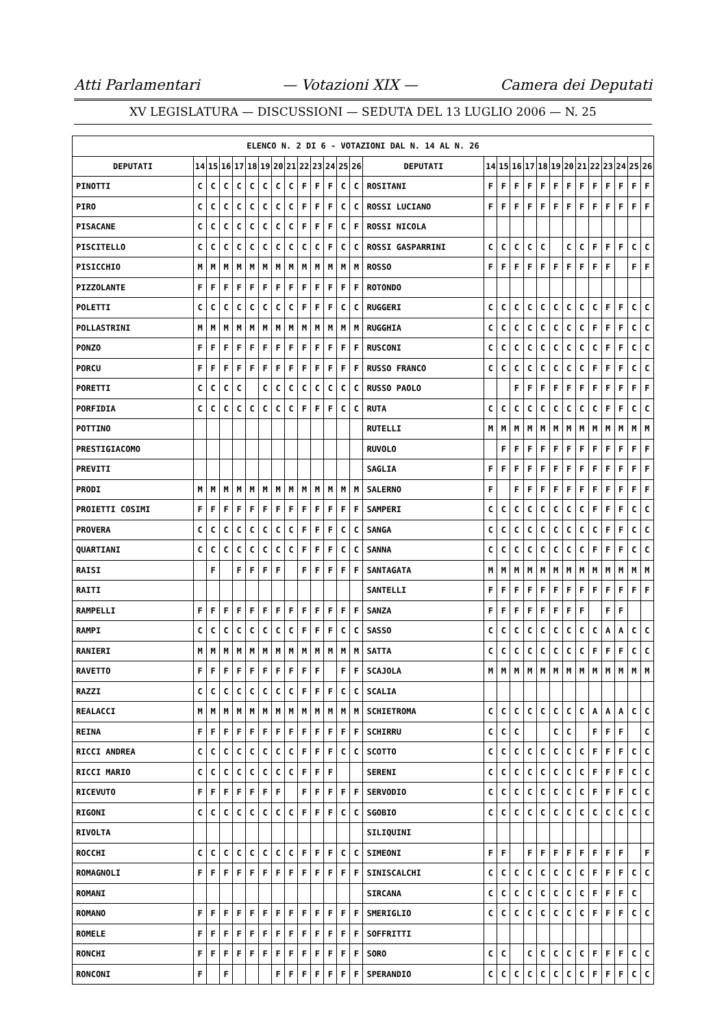Atti Parlamentari — Votazioni XIX — Camera dei Deputati
XV LEGISLATURA — DISCUSSIONI — SEDUTA DEL 13 LUGLIO 2006 — N. 25
| ELENCO N. 2 DI 6 - VOTAZIONI DAL N. 14 AL N. 26 | | | | | | | | | | | | | | | | | | | | | | | | | | | |
| --- | --- | --- | --- | --- | --- | --- | --- | --- | --- | --- | --- | --- | --- | --- | --- | --- | --- | --- | --- | --- | --- | --- | --- | --- | --- | --- | --- |
| DEPUTATI | 14 | 15 | 16 | 17 | 18 | 19 | 20 | 21 | 22 | 23 | 24 | 25 | 26 | DEPUTATI | 14 | 15 | 16 | 17 | 18 | 19 | 20 | 21 | 22 | 23 | 24 | 25 | 26 |
| PINOTTI | C | C | C | C | C | C | C | C | F | F | F | C | C | ROSITANI | F | F | F | F | F | F | F | F | F | F | F | F | F |
| PIRO | C | C | C | C | C | C | C | C | F | F | F | C | C | ROSSI LUCIANO | F | F | F | F | F | F | F | F | F | F | F | F | F |
| PISACANE | C | C | C | C | C | C | C | C | F | F | F | C | F | ROSSI NICOLA | | | | | | | | | | | | | |
| PISCITELLO | C | C | C | C | C | C | C | C | C | C | F | C | C | ROSSI GASPARRINI | C | C | C | C | C | | C | C | F | F | F | C | C |
| PISICCHIO | M | M | M | M | M | M | M | M | M | M | M | M | M | ROSSO | F | F | F | F | F | F | F | F | F | F | | F | F |
| PIZZOLANTE | F | F | F | F | F | F | F | F | F | F | F | F | F | ROTONDO | | | | | | | | | | | | | |
| POLETTI | C | C | C | C | C | C | C | C | F | F | F | C | C | RUGGERI | C | C | C | C | C | C | C | C | C | F | F | C | C |
| POLLASTRINI | M | M | M | M | M | M | M | M | M | M | M | M | M | RUGGHIA | C | C | C | C | C | C | C | C | F | F | F | C | C |
| PONZO | F | F | F | F | F | F | F | F | F | F | F | F | F | RUSCONI | C | C | C | C | C | C | C | C | C | F | F | C | C |
| PORCU | F | F | F | F | F | F | F | F | F | F | F | F | F | RUSSO FRANCO | C | C | C | C | C | C | C | C | F | F | F | C | C |
| PORETTI | C | C | C | C | | C | C | C | C | C | C | C | C | RUSSO PAOLO | | | F | F | F | F | F | F | F | F | F | F | F |
| PORFIDIA | C | C | C | C | C | C | C | C | F | F | F | C | C | RUTA | C | C | C | C | C | C | C | C | C | F | F | C | C |
| POTTINO | | | | | | | | | | | | | | RUTELLI | M | M | M | M | M | M | M | M | M | M | M | M | M |
| PRESTIGIACOMO | | | | | | | | | | | | | | RUVOLO | | F | F | F | F | F | F | F | F | F | F | F | F |
| PREVITI | | | | | | | | | | | | | | SAGLIA | F | F | F | F | F | F | F | F | F | F | F | F | F |
| PRODI | M | M | M | M | M | M | M | M | M | M | M | M | M | SALERNO | F | | F | F | F | F | F | F | F | F | F | F | F |
| PROIETTI COSIMI | F | F | F | F | F | F | F | F | F | F | F | F | F | SAMPERI | C | C | C | C | C | C | C | C | F | F | F | C | C |
| PROVERA | C | C | C | C | C | C | C | C | F | F | F | C | C | SANGA | C | C | C | C | C | C | C | C | C | F | F | C | C |
| QUARTIANI | C | C | C | C | C | C | C | C | F | F | F | C | C | SANNA | C | C | C | C | C | C | C | C | F | F | F | C | C |
| RAISI | | F | | F | F | F | F | | F | F | F | F | F | SANTAGATA | M | M | M | M | M | M | M | M | M | M | M | M | M |
| RAITI | | | | | | | | | | | | | | SANTELLI | F | F | F | F | F | F | F | F | F | F | F | F | F |
| RAMPELLI | F | F | F | F | F | F | F | F | F | F | F | F | F | SANZA | F | F | F | F | F | F | F | F | | F | F | | |
| RAMPI | C | C | C | C | C | C | C | C | F | F | F | C | C | SASSO | C | C | C | C | C | C | C | C | C | A | A | C | C |
| RANIERI | M | M | M | M | M | M | M | M | M | M | M | M | M | SATTA | C | C | C | C | C | C | C | C | F | F | F | C | C |
| RAVETTO | F | F | F | F | F | F | F | F | F | F | | F | F | SCAJOLA | M | M | M | M | M | M | M | M | M | M | M | M | M |
| RAZZI | C | C | C | C | C | C | C | C | F | F | F | C | C | SCALIA | | | | | | | | | | | | | |
| REALACCI | M | M | M | M | M | M | M | M | M | M | M | M | M | SCHIETROMA | C | C | C | C | C | C | C | C | A | A | A | C | C |
| REINA | F | F | F | F | F | F | F | F | F | F | F | F | F | SCHIRRU | C | C | C | | | C | C | | F | F | F | | C |
| RICCI ANDREA | C | C | C | C | C | C | C | C | F | F | F | C | C | SCOTTO | C | C | C | C | C | C | C | C | F | F | F | C | C |
| RICCI MARIO | C | C | C | C | C | C | C | C | F | F | F | | | SERENI | C | C | C | C | C | C | C | C | F | F | F | C | C |
| RICEVUTO | F | F | F | F | F | F | F | | F | F | F | F | F | SERVODIO | C | C | C | C | C | C | C | C | F | F | F | C | C |
| RIGONI | C | C | C | C | C | C | C | C | F | F | F | C | C | SGOBIO | C | C | C | C | C | C | C | C | C | C | C | C | C |
| RIVOLTA | | | | | | | | | | | | | | SILIQUINI | | | | | | | | | | | | | |
| ROCCHI | C | C | C | C | C | C | C | C | F | F | F | C | C | SIMEONI | F | F | | F | F | F | F | F | F | F | F | | F |
| ROMAGNOLI | F | F | F | F | F | F | F | F | F | F | F | F | F | SINISCALCHI | C | C | C | C | C | C | C | C | F | F | F | C | C |
| ROMANI | | | | | | | | | | | | | | SIRCANA | C | C | C | C | C | C | C | C | F | F | F | C | |
| ROMANO | F | F | F | F | F | F | F | F | F | F | F | F | F | SMERIGLIO | C | C | C | C | C | C | C | C | F | F | F | C | C |
| ROMELE | F | F | F | F | F | F | F | F | F | F | F | F | F | SOFFRITTI | | | | | | | | | | | | | |
| RONCHI | F | F | F | F | F | F | F | F | F | F | F | F | F | SORO | C | C | | C | C | C | C | C | F | F | F | C | C |
| RONCONI | F | | F | | | | F | F | F | F | F | F | F | SPERANDIO | C | C | C | C | C | C | C | C | F | F | F | C | C |